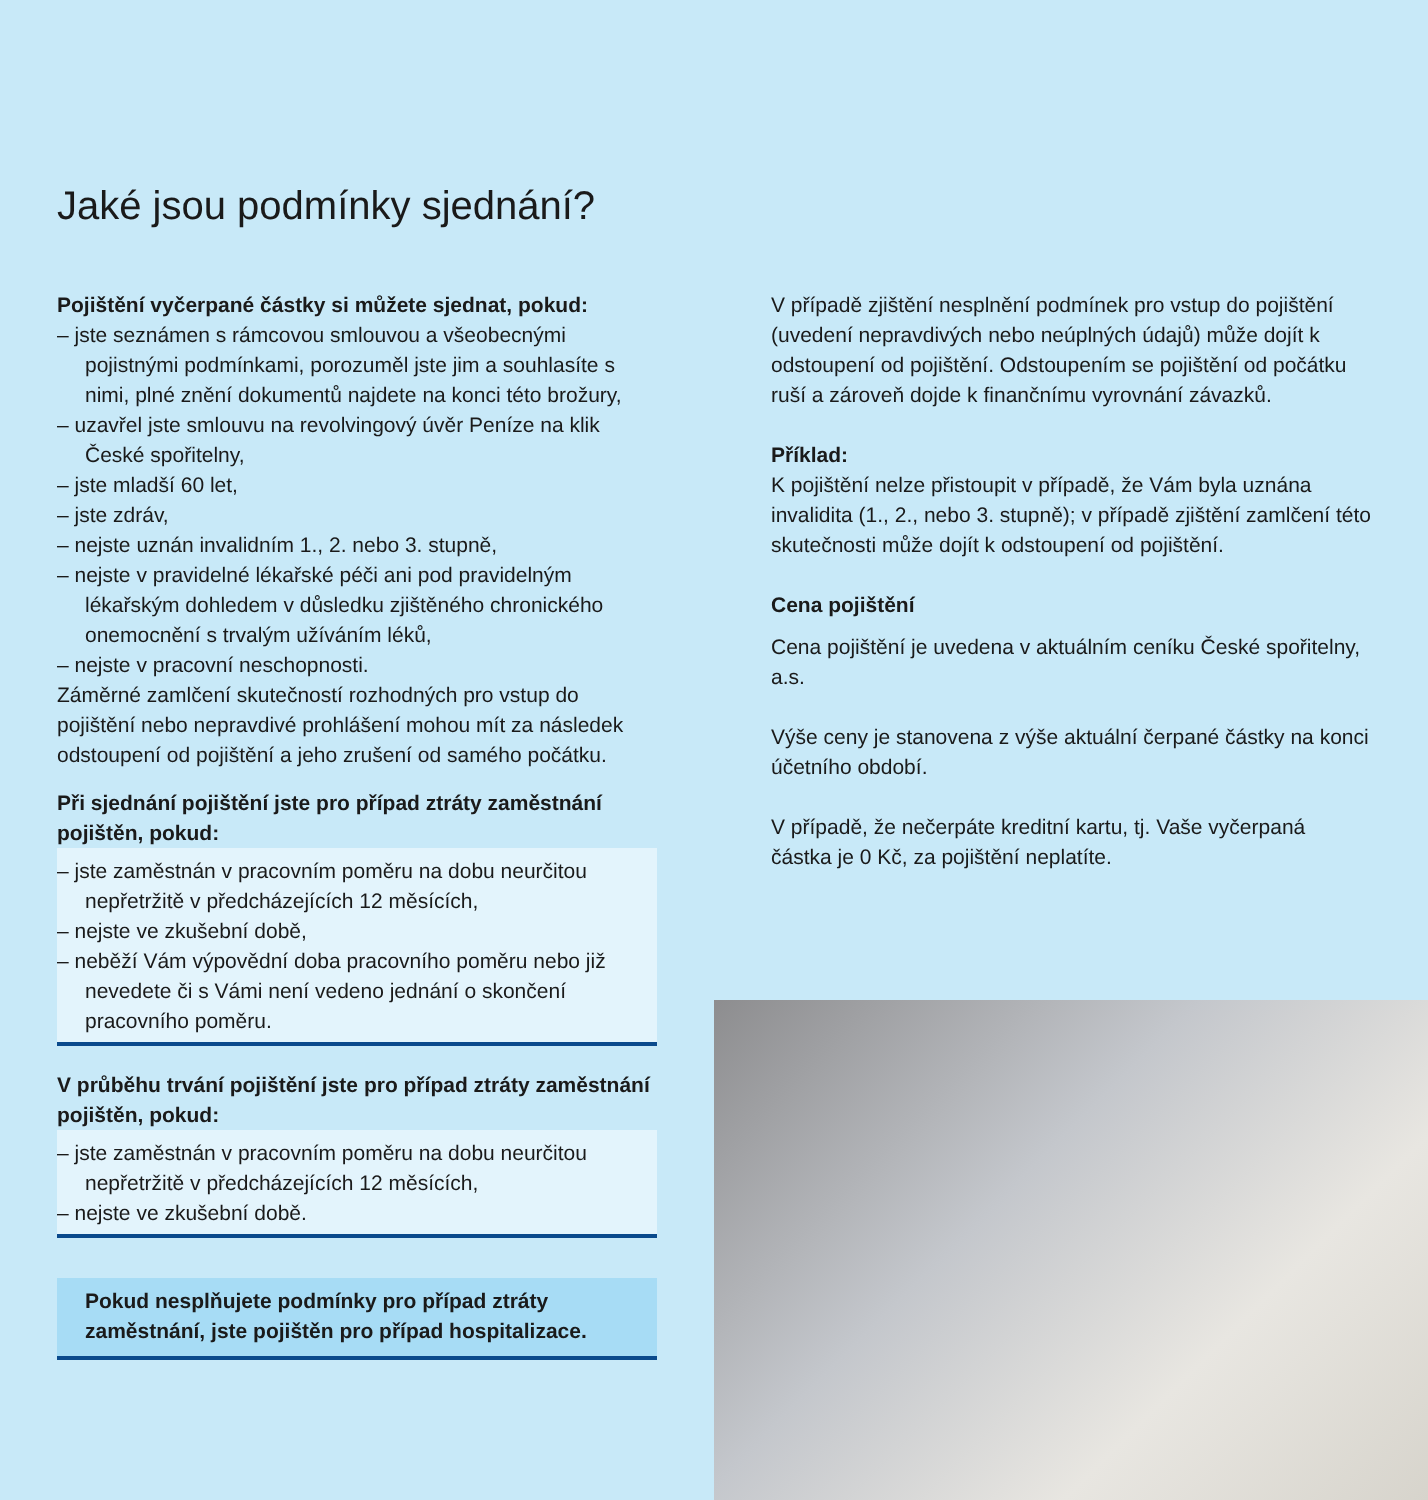Jaké jsou podmínky sjednání?
Pojištění vyčerpané částky si můžete sjednat, pokud:
– jste seznámen s rámcovou smlouvou a všeobecnými pojistnými podmínkami, porozuměl jste jim a souhlasíte s nimi, plné znění dokumentů najdete na konci této brožury,
– uzavřel jste smlouvu na revolvingový úvěr Peníze na klik České spořitelny,
– jste mladší 60 let,
– jste zdráv,
– nejste uznán invalidním 1., 2. nebo 3. stupně,
– nejste v pravidelné lékařské péči ani pod pravidelným lékařským dohledem v důsledku zjištěného chronického onemocnění s trvalým užíváním léků,
– nejste v pracovní neschopnosti.
Záměrné zamlčení skutečností rozhodných pro vstup do pojištění nebo nepravdivé prohlášení mohou mít za následek odstoupení od pojištění a jeho zrušení od samého počátku.
Při sjednání pojištění jste pro případ ztráty zaměstnání pojištěn, pokud:
– jste zaměstnán v pracovním poměru na dobu neurčitou nepřetržitě v předcházejících 12 měsících,
– nejste ve zkušební době,
– neběží Vám výpovědní doba pracovního poměru nebo již nevedete či s Vámi není vedeno jednání o skončení pracovního poměru.
V průběhu trvání pojištění jste pro případ ztráty zaměstnání pojištěn, pokud:
– jste zaměstnán v pracovním poměru na dobu neurčitou nepřetržitě v předcházejících 12 měsících,
– nejste ve zkušební době.
Pokud nesplňujete podmínky pro případ ztráty zaměstnání, jste pojištěn pro případ hospitalizace.
V případě zjištění nesplnění podmínek pro vstup do pojištění (uvedení nepravdivých nebo neúplných údajů) může dojít k odstoupení od pojištění. Odstoupením se pojištění od počátku ruší a zároveň dojde k finančnímu vyrovnání závazků.
Příklad:
K pojištění nelze přistoupit v případě, že Vám byla uznána invalidita (1., 2., nebo 3. stupně); v případě zjištění zamlčení této skutečnosti může dojít k odstoupení od pojištění.
Cena pojištění
Cena pojištění je uvedena v aktuálním ceníku České spořitelny, a.s.
Výše ceny je stanovena z výše aktuální čerpané částky na konci účetního období.
V případě, že nečerpáte kreditní kartu, tj. Vaše vyčerpaná částka je 0 Kč, za pojištění neplatíte.